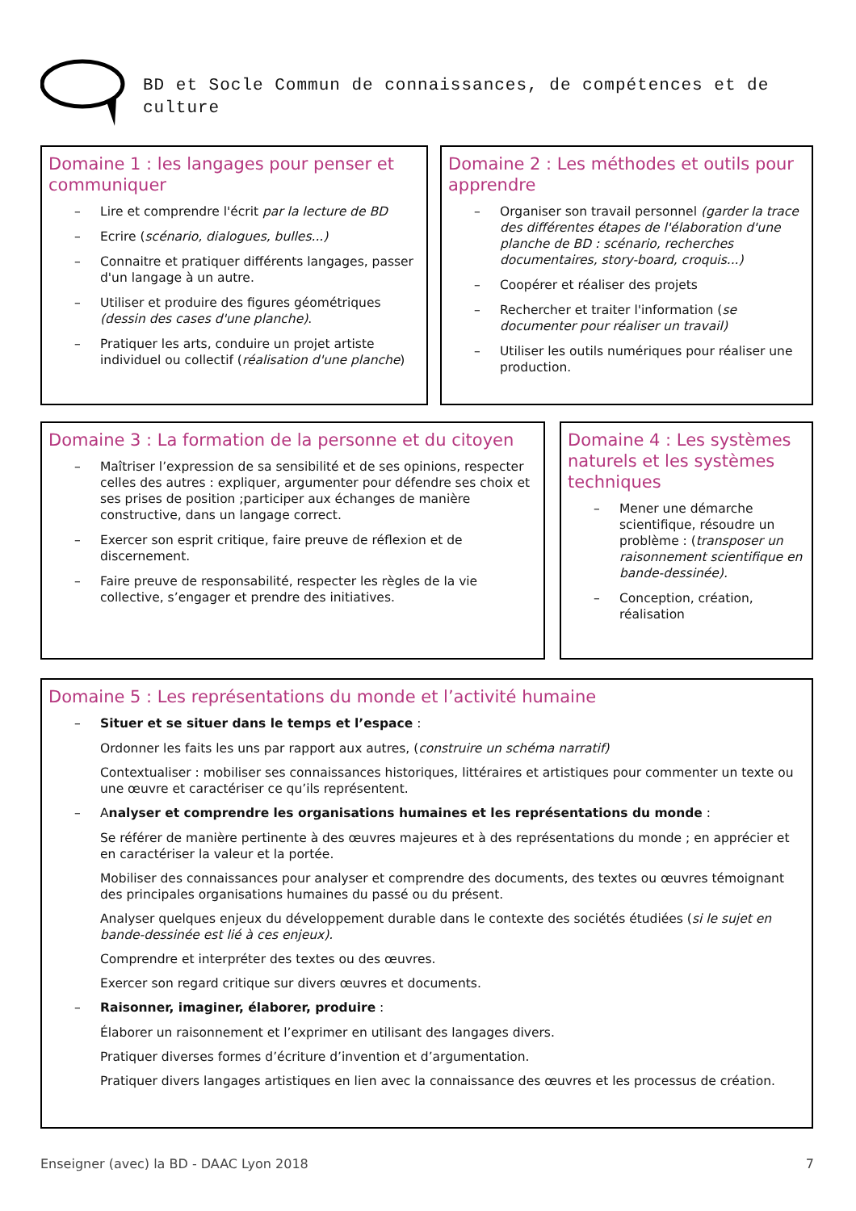BD et Socle Commun de connaissances, de compétences et de culture
Domaine 1 : les langages pour penser et communiquer
– Lire et comprendre l'écrit par la lecture de BD
– Ecrire (scénario, dialogues, bulles...)
– Connaitre et pratiquer différents langages, passer d'un langage à un autre.
– Utiliser et produire des figures géométriques (dessin des cases d'une planche).
– Pratiquer les arts, conduire un projet artiste individuel ou collectif (réalisation d'une planche)
Domaine 2 : Les méthodes et outils pour apprendre
– Organiser son travail personnel (garder la trace des différentes étapes de l'élaboration d'une planche de BD : scénario, recherches documentaires, story-board, croquis...)
– Coopérer et réaliser des projets
– Rechercher et traiter l'information (se documenter pour réaliser un travail)
– Utiliser les outils numériques pour réaliser une production.
Domaine 3 : La formation de la personne et du citoyen
– Maîtriser l’expression de sa sensibilité et de ses opinions, respecter celles des autres : expliquer, argumenter pour défendre ses choix et ses prises de position ;participer aux échanges de manière constructive, dans un langage correct.
– Exercer son esprit critique, faire preuve de réflexion et de discernement.
– Faire preuve de responsabilité, respecter les règles de la vie collective, s’engager et prendre des initiatives.
Domaine 4 : Les systèmes naturels et les systèmes techniques
– Mener une démarche scientifique, résoudre un problème : (transposer un raisonnement scientifique en bande-dessinée).
– Conception, création, réalisation
Domaine 5 : Les représentations du monde et l’activité humaine
– Situer et se situer dans le temps et l’espace :
Ordonner les faits les uns par rapport aux autres, (construire un schéma narratif)
Contextualiser : mobiliser ses connaissances historiques, littéraires et artistiques pour commenter un texte ou une œuvre et caractériser ce qu’ils représentent.
– Analyser et comprendre les organisations humaines et les représentations du monde :
Se référer de manière pertinente à des œuvres majeures et à des représentations du monde ; en apprécier et en caractériser la valeur et la portée.
Mobiliser des connaissances pour analyser et comprendre des documents, des textes ou œuvres témoignant des principales organisations humaines du passé ou du présent.
Analyser quelques enjeux du développement durable dans le contexte des sociétés étudiées (si le sujet en bande-dessinée est lié à ces enjeux).
Comprendre et interpréter des textes ou des œuvres.
Exercer son regard critique sur divers œuvres et documents.
– Raisonner, imaginer, élaborer, produire :
Élaborer un raisonnement et l’exprimer en utilisant des langages divers.
Pratiquer diverses formes d’écriture d’invention et d’argumentation.
Pratiquer divers langages artistiques en lien avec la connaissance des œuvres et les processus de création.
Enseigner (avec) la BD - DAAC Lyon 2018 7